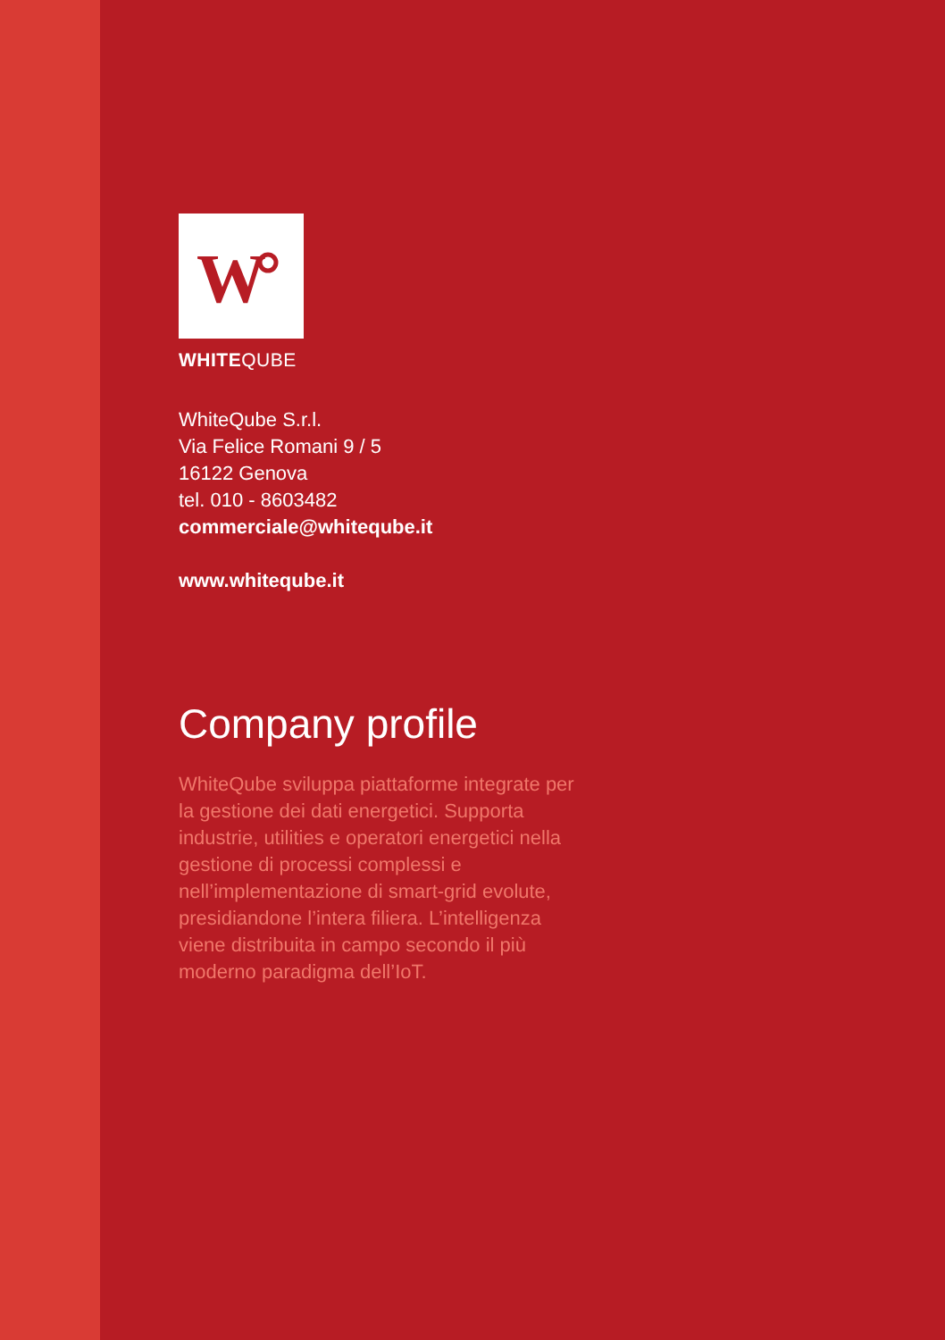W
WHITEQUBE
WhiteQube S.r.l.
Via Felice Romani 9 / 5
16122 Genova
tel. 010 - 8603482
commerciale@whiteqube.it
www.whiteqube.it
Company profile
WhiteQube sviluppa piattaforme integrate per la gestione dei dati energetici. Supporta industrie, utilities e operatori energetici nella gestione di processi complessi e nell’implementazione di smart-grid evolute, presidiandone l’intera filiera. L’intelligenza viene distribuita in campo secondo il più moderno paradigma dell’IoT.